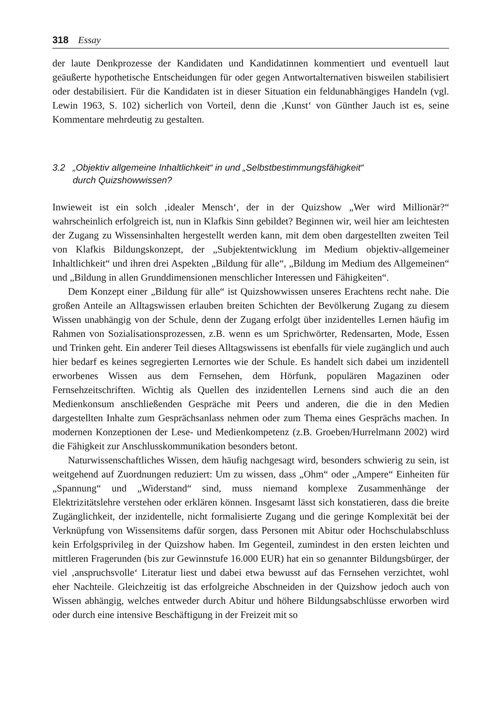318 Essay
der laute Denkprozesse der Kandidaten und Kandidatinnen kommentiert und eventuell laut geäußerte hypothetische Entscheidungen für oder gegen Antwortalternativen bisweilen stabilisiert oder destabilisiert. Für die Kandidaten ist in dieser Situation ein feldunabhängiges Handeln (vgl. Lewin 1963, S. 102) sicherlich von Vorteil, denn die ‚Kunst‘ von Günther Jauch ist es, seine Kommentare mehrdeutig zu gestalten.
3.2 „Objektiv allgemeine Inhaltlichkeit“ in und „Selbstbestimmungsfähigkeit“
durch Quizshowwissen?
Inwieweit ist ein solch ‚idealer Mensch‘, der in der Quizshow „Wer wird Millionär?“ wahrscheinlich erfolgreich ist, nun in Klafkis Sinn gebildet? Beginnen wir, weil hier am leichtesten der Zugang zu Wissensinhalten hergestellt werden kann, mit dem oben dargestellten zweiten Teil von Klafkis Bildungskonzept, der „Subjektentwicklung im Medium objektiv-allgemeiner Inhaltlichkeit“ und ihren drei Aspekten „Bildung für alle“, „Bildung im Medium des Allgemeinen“ und „Bildung in allen Grunddimensionen menschlicher Interessen und Fähigkeiten“.
Dem Konzept einer „Bildung für alle“ ist Quizshowwissen unseres Erachtens recht nahe. Die großen Anteile an Alltagswissen erlauben breiten Schichten der Bevölkerung Zugang zu diesem Wissen unabhängig von der Schule, denn der Zugang erfolgt über inzidentelles Lernen häufig im Rahmen von Sozialisationsprozessen, z.B. wenn es um Sprichwörter, Redensarten, Mode, Essen und Trinken geht. Ein anderer Teil dieses Alltagswissens ist ebenfalls für viele zugänglich und auch hier bedarf es keines segregierten Lernortes wie der Schule. Es handelt sich dabei um inzidentell erworbenes Wissen aus dem Fernsehen, dem Hörfunk, populären Magazinen oder Fernsehzeitschriften. Wichtig als Quellen des inzidentellen Lernens sind auch die an den Medienkonsum anschließenden Gespräche mit Peers und anderen, die die in den Medien dargestellten Inhalte zum Gesprächsanlass nehmen oder zum Thema eines Gesprächs machen. In modernen Konzeptionen der Lese- und Medienkompetenz (z.B. Groeben/Hurrelmann 2002) wird die Fähigkeit zur Anschlusskommunikation besonders betont.
Naturwissenschaftliches Wissen, dem häufig nachgesagt wird, besonders schwierig zu sein, ist weitgehend auf Zuordnungen reduziert: Um zu wissen, dass „Ohm“ oder „Ampere“ Einheiten für „Spannung“ und „Widerstand“ sind, muss niemand komplexe Zusammenhänge der Elektrizitätslehre verstehen oder erklären können. Insgesamt lässt sich konstatieren, dass die breite Zugänglichkeit, der inzidentelle, nicht formalisierte Zugang und die geringe Komplexität bei der Verknüpfung von Wissensitems dafür sorgen, dass Personen mit Abitur oder Hochschulabschluss kein Erfolgsprivileg in der Quizshow haben. Im Gegenteil, zumindest in den ersten leichten und mittleren Fragerunden (bis zur Gewinnstufe 16.000 EUR) hat ein so genannter Bildungsbürger, der viel ‚anspruchsvolle‘ Literatur liest und dabei etwa bewusst auf das Fernsehen verzichtet, wohl eher Nachteile. Gleichzeitig ist das erfolgreiche Abschneiden in der Quizshow jedoch auch von Wissen abhängig, welches entweder durch Abitur und höhere Bildungsabschlüsse erworben wird oder durch eine intensive Beschäftigung in der Freizeit mit so